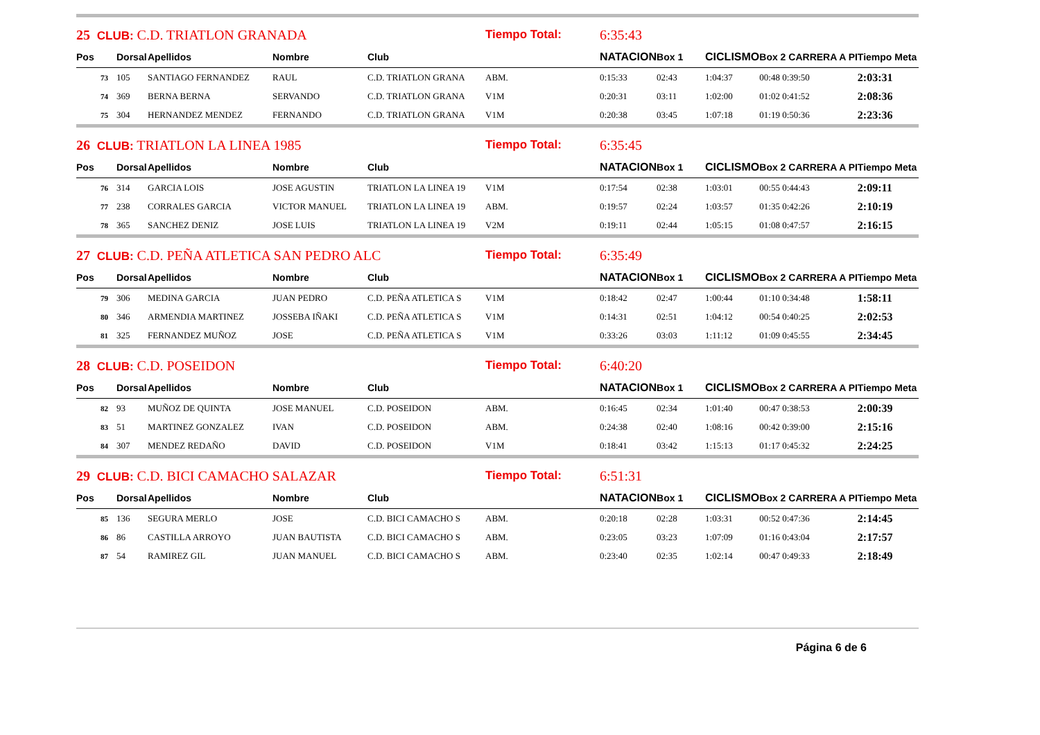| 25 CLUB: C.D. TRIATLON GRANADA | | | | | Tiempo Total: | | 6:35:43 | | | | |
| Pos | Dorsal | Apellidos | Nombre | Club | | | NATACION | Box 1 | CICLISMO | Box 2 CARRERA A PI | Tiempo Meta |
| 73 | 105 | SANTIAGO FERNANDEZ | RAUL | C.D. TRIATLON GRANA | ABM. | | 0:15:33 | 02:43 | 1:04:37 | 00:48 0:39:50 | 2:03:31 |
| 74 | 369 | BERNA BERNA | SERVANDO | C.D. TRIATLON GRANA | V1M | | 0:20:31 | 03:11 | 1:02:00 | 01:02 0:41:52 | 2:08:36 |
| 75 | 304 | HERNANDEZ MENDEZ | FERNANDO | C.D. TRIATLON GRANA | V1M | | 0:20:38 | 03:45 | 1:07:18 | 01:19 0:50:36 | 2:23:36 |
| 26 CLUB: TRIATLON LA LINEA 1985 | | | | | Tiempo Total: | | 6:35:45 | | | | |
| Pos | Dorsal | Apellidos | Nombre | Club | | | NATACION | Box 1 | CICLISMO | Box 2 CARRERA A PI | Tiempo Meta |
| 76 | 314 | GARCIA LOIS | JOSE AGUSTIN | TRIATLON LA LINEA 19 | V1M | | 0:17:54 | 02:38 | 1:03:01 | 00:55 0:44:43 | 2:09:11 |
| 77 | 238 | CORRALES GARCIA | VICTOR MANUEL | TRIATLON LA LINEA 19 | ABM. | | 0:19:57 | 02:24 | 1:03:57 | 01:35 0:42:26 | 2:10:19 |
| 78 | 365 | SANCHEZ DENIZ | JOSE LUIS | TRIATLON LA LINEA 19 | V2M | | 0:19:11 | 02:44 | 1:05:15 | 01:08 0:47:57 | 2:16:15 |
| 27 CLUB: C.D. PEÑA ATLETICA SAN PEDRO ALC | | | | | Tiempo Total: | | 6:35:49 | | | | |
| Pos | Dorsal | Apellidos | Nombre | Club | | | NATACION | Box 1 | CICLISMO | Box 2 CARRERA A PI | Tiempo Meta |
| 79 | 306 | MEDINA GARCIA | JUAN PEDRO | C.D. PEÑA ATLETICA S | V1M | | 0:18:42 | 02:47 | 1:00:44 | 01:10 0:34:48 | 1:58:11 |
| 80 | 346 | ARMENDIA MARTINEZ | JOSSEBA IÑAKI | C.D. PEÑA ATLETICA S | V1M | | 0:14:31 | 02:51 | 1:04:12 | 00:54 0:40:25 | 2:02:53 |
| 81 | 325 | FERNANDEZ MUÑOZ | JOSE | C.D. PEÑA ATLETICA S | V1M | | 0:33:26 | 03:03 | 1:11:12 | 01:09 0:45:55 | 2:34:45 |
| 28 CLUB: C.D. POSEIDON | | | | | Tiempo Total: | | 6:40:20 | | | | |
| Pos | Dorsal | Apellidos | Nombre | Club | | | NATACION | Box 1 | CICLISMO | Box 2 CARRERA A PI | Tiempo Meta |
| 82 | 93 | MUÑOZ DE QUINTA | JOSE MANUEL | C.D. POSEIDON | ABM. | | 0:16:45 | 02:34 | 1:01:40 | 00:47 0:38:53 | 2:00:39 |
| 83 | 51 | MARTINEZ GONZALEZ | IVAN | C.D. POSEIDON | ABM. | | 0:24:38 | 02:40 | 1:08:16 | 00:42 0:39:00 | 2:15:16 |
| 84 | 307 | MENDEZ REDAÑO | DAVID | C.D. POSEIDON | V1M | | 0:18:41 | 03:42 | 1:15:13 | 01:17 0:45:32 | 2:24:25 |
| 29 CLUB: C.D. BICI CAMACHO SALAZAR | | | | | Tiempo Total: | | 6:51:31 | | | | |
| Pos | Dorsal | Apellidos | Nombre | Club | | | NATACION | Box 1 | CICLISMO | Box 2 CARRERA A PI | Tiempo Meta |
| 85 | 136 | SEGURA MERLO | JOSE | C.D. BICI CAMACHO S | ABM. | | 0:20:18 | 02:28 | 1:03:31 | 00:52 0:47:36 | 2:14:45 |
| 86 | 86 | CASTILLA ARROYO | JUAN BAUTISTA | C.D. BICI CAMACHO S | ABM. | | 0:23:05 | 03:23 | 1:07:09 | 01:16 0:43:04 | 2:17:57 |
| 87 | 54 | RAMIREZ GIL | JUAN MANUEL | C.D. BICI CAMACHO S | ABM. | | 0:23:40 | 02:35 | 1:02:14 | 00:47 0:49:33 | 2:18:49 |
Página 6 de 6